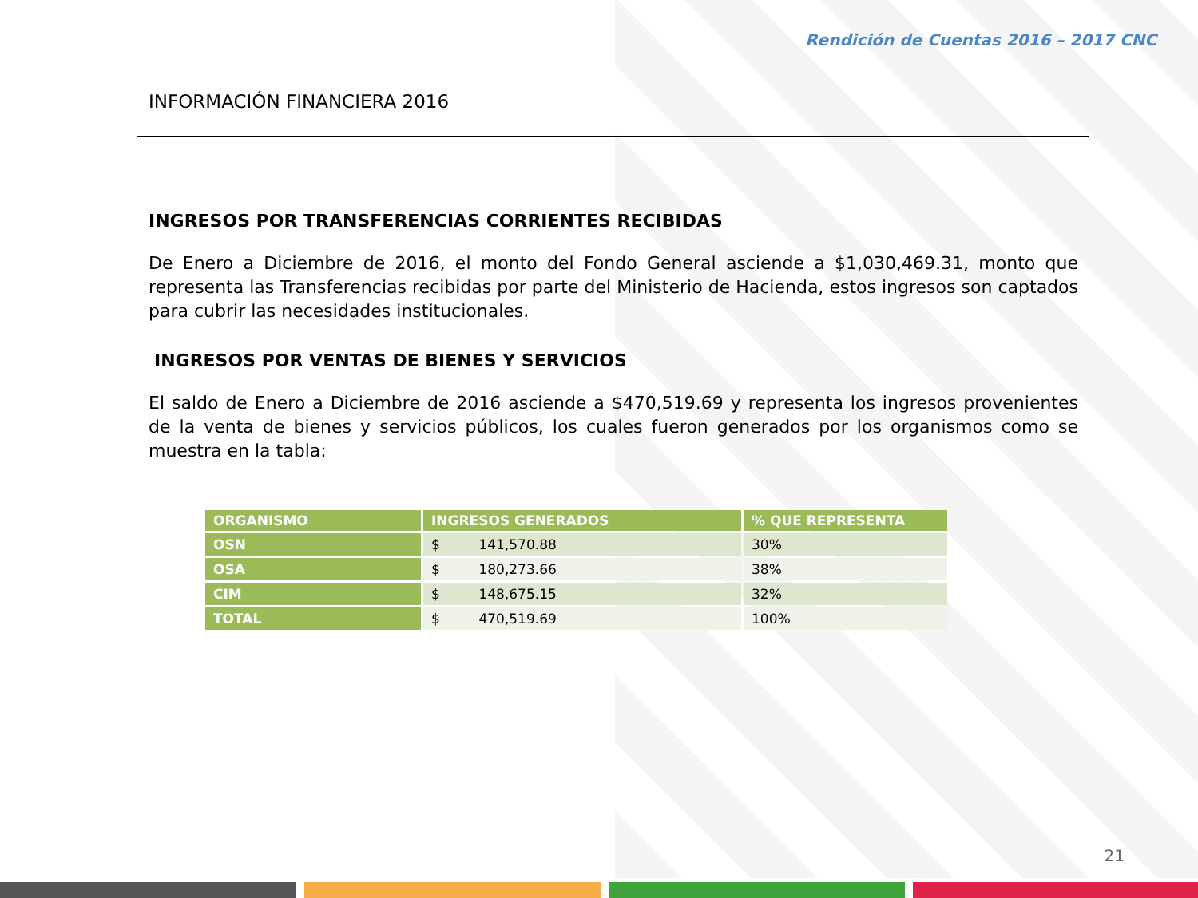Rendición de Cuentas 2016 – 2017 CNC
INFORMACIÓN FINANCIERA 2016
INGRESOS POR TRANSFERENCIAS CORRIENTES RECIBIDAS
De Enero a Diciembre de 2016, el monto del Fondo General asciende a $1,030,469.31, monto que representa las Transferencias recibidas por parte del Ministerio de Hacienda, estos ingresos son captados para cubrir las necesidades institucionales.
INGRESOS POR VENTAS DE BIENES Y SERVICIOS
El saldo de Enero a Diciembre de 2016 asciende a $470,519.69 y representa los ingresos provenientes de la venta de bienes y servicios públicos, los cuales fueron generados por los organismos como se muestra en la tabla:
| ORGANISMO | INGRESOS GENERADOS | % QUE REPRESENTA |
| --- | --- | --- |
| OSN | $ 141,570.88 | 30% |
| OSA | $ 180,273.66 | 38% |
| CIM | $ 148,675.15 | 32% |
| TOTAL | $ 470,519.69 | 100% |
21